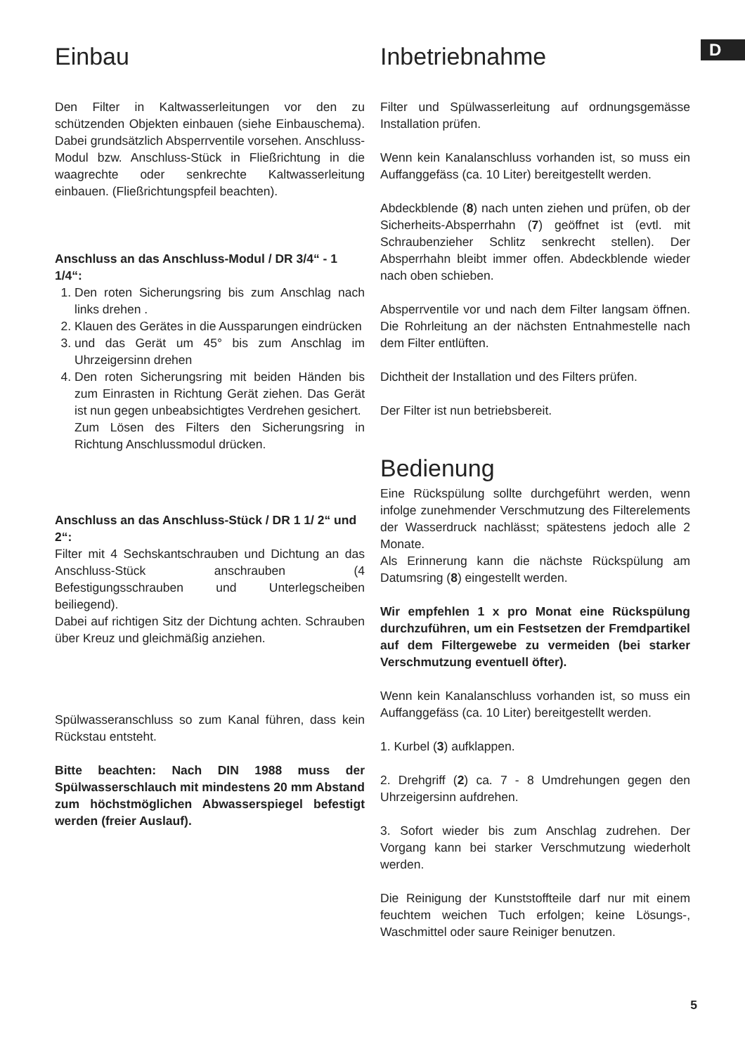D
Einbau
Den Filter in Kaltwasserleitungen vor den zu schützenden Objekten einbauen (siehe Einbauschema). Dabei grundsätzlich Absperrventile vorsehen. Anschluss-Modul bzw. Anschluss-Stück in Fließrichtung in die waagrechte oder senkrechte Kaltwasserleitung einbauen. (Fließrichtungspfeil beachten).
Anschluss an das Anschluss-Modul / DR 3/4“ - 1 1/4“:
1. Den roten Sicherungsring bis zum Anschlag nach links drehen .
2. Klauen des Gerätes in die Aussparungen eindrücken
3. und das Gerät um 45° bis zum Anschlag im Uhrzeigersinn drehen
4. Den roten Sicherungsring mit beiden Händen bis zum Einrasten in Richtung Gerät ziehen. Das Gerät ist nun gegen unbeabsichtigtes Verdrehen gesichert.
Zum Lösen des Filters den Sicherungsring in Richtung Anschlussmodul drücken.
Anschluss an das Anschluss-Stück / DR 1 1/ 2“ und 2“:
Filter mit 4 Sechskantschrauben und Dichtung an das Anschluss-Stück anschrauben (4 Befestigungsschrauben und Unterlegscheiben beiliegend).
Dabei auf richtigen Sitz der Dichtung achten. Schrauben über Kreuz und gleichmäßig anziehen.
Spülwasseranschluss so zum Kanal führen, dass kein Rückstau entsteht.
Bitte beachten: Nach DIN 1988 muss der Spülwasserschlauch mit mindestens 20 mm Abstand zum höchstmöglichen Abwasserspiegel befestigt werden (freier Auslauf).
Inbetriebnahme
Filter und Spülwasserleitung auf ordnungsgemässe Installation prüfen.
Wenn kein Kanalanschluss vorhanden ist, so muss ein Auffanggefäss (ca. 10 Liter) bereitgestellt werden.
Abdeckblende (8) nach unten ziehen und prüfen, ob der Sicherheits-Absperrhahn (7) geöffnet ist (evtl. mit Schraubenzieher Schlitz senkrecht stellen). Der Absperrhahn bleibt immer offen. Abdeckblende wieder nach oben schieben.
Absperrventile vor und nach dem Filter langsam öffnen. Die Rohrleitung an der nächsten Entnahmestelle nach dem Filter entlüften.
Dichtheit der Installation und des Filters prüfen.
Der Filter ist nun betriebsbereit.
Bedienung
Eine Rückspülung sollte durchgeführt werden, wenn infolge zunehmender Verschmutzung des Filterelements der Wasserdruck nachlässt; spätestens jedoch alle 2 Monate.
Als Erinnerung kann die nächste Rückspülung am Datumsring (8) eingestellt werden.
Wir empfehlen 1 x pro Monat eine Rückspülung durchzuführen, um ein Festsetzen der Fremdpartikel auf dem Filtergewebe zu vermeiden (bei starker Verschmutzung eventuell öfter).
Wenn kein Kanalanschluss vorhanden ist, so muss ein Auffanggefäss (ca. 10 Liter) bereitgestellt werden.
1. Kurbel (3) aufklappen.
2. Drehgriff (2) ca. 7 - 8 Umdrehungen gegen den Uhrzeigersinn aufdrehen.
3. Sofort wieder bis zum Anschlag zudrehen. Der Vorgang kann bei starker Verschmutzung wiederholt werden.
Die Reinigung der Kunststoffteile darf nur mit einem feuchtem weichen Tuch erfolgen; keine Lösungs-, Waschmittel oder saure Reiniger benutzen.
5